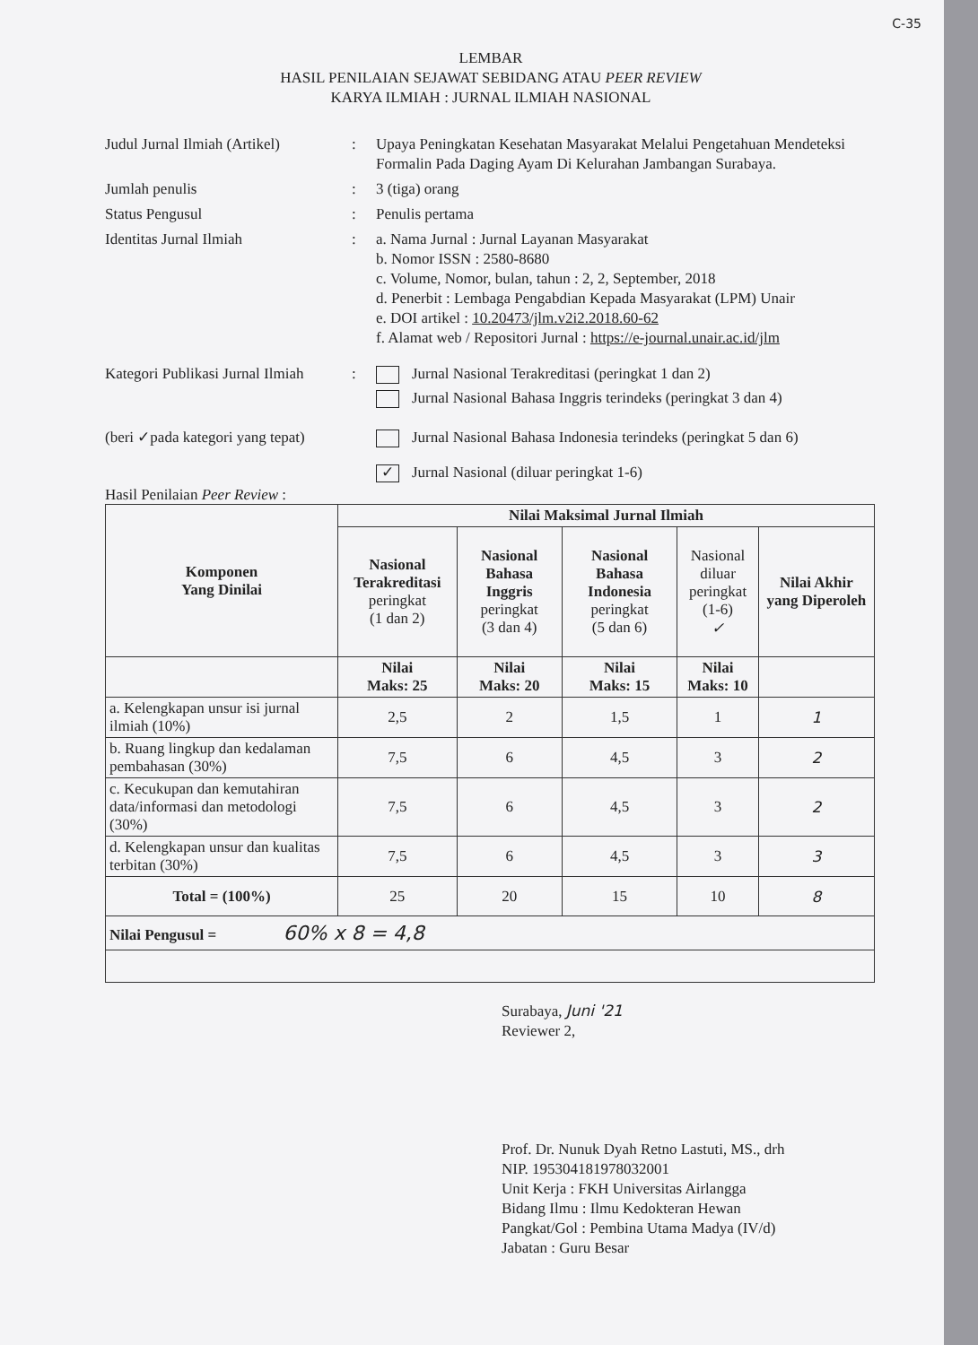C-35
LEMBAR
HASIL PENILAIAN SEJAWAT SEBIDANG ATAU PEER REVIEW
KARYA ILMIAH : JURNAL ILMIAH NASIONAL
Judul Jurnal Ilmiah (Artikel)
: Upaya Peningkatan Kesehatan Masyarakat Melalui Pengetahuan Mendeteksi Formalin Pada Daging Ayam Di Kelurahan Jambangan Surabaya.
Jumlah penulis : 3 (tiga) orang
Status Pengusul : Penulis pertama
Identitas Jurnal Ilmiah : a. Nama Jurnal : Jurnal Layanan Masyarakat
b. Nomor ISSN : 2580-8680
c. Volume, Nomor, bulan, tahun : 2, 2, September, 2018
d. Penerbit : Lembaga Pengabdian Kepada Masyarakat (LPM) Unair
e. DOI artikel : 10.20473/jlm.v2i2.2018.60-62
f. Alamat web / Repositori Jurnal : https://e-journal.unair.ac.id/jlm
Kategori Publikasi Jurnal Ilmiah
: Jurnal Nasional Terakreditasi (peringkat 1 dan 2)
Jurnal Nasional Bahasa Inggris terindeks (peringkat 3 dan 4)
(beri ✓pada kategori yang tepat)
Jurnal Nasional Bahasa Indonesia terindeks (peringkat 5 dan 6)
✓ Jurnal Nasional (diluar peringkat 1-6)
Hasil Penilaian Peer Review :
| Komponen Yang Dinilai | Nilai Maksimal Jurnal Ilmiah | | | | |
| --- | --- | --- | --- | --- | --- |
| | Nasional Terakreditasi peringkat (1 dan 2) | Nasional Bahasa Inggris peringkat (3 dan 4) | Nasional Bahasa Indonesia peringkat (5 dan 6) | Nasional diluar peringkat (1-6) ✓ | Nilai Akhir yang Diperoleh |
| | Nilai Maks: 25 | Nilai Maks: 20 | Nilai Maks: 15 | Nilai Maks: 10 | |
| a. Kelengkapan unsur isi jurnal ilmiah (10%) | 2,5 | 2 | 1,5 | 1 | 1 |
| b. Ruang lingkup dan kedalaman pembahasan (30%) | 7,5 | 6 | 4,5 | 3 | 2 |
| c. Kecukupan dan kemutahiran data/informasi dan metodologi (30%) | 7,5 | 6 | 4,5 | 3 | 2 |
| d. Kelengkapan unsur dan kualitas terbitan (30%) | 7,5 | 6 | 4,5 | 3 | 3 |
| Total = (100%) | 25 | 20 | 15 | 10 | 8 |
| Nilai Pengusul = 60% x 8 = 4,8 | | | | | |
Surabaya, Juni '21
Reviewer 2,
Prof. Dr. Nunuk Dyah Retno Lastuti, MS., drh
NIP. 195304181978032001
Unit Kerja : FKH Universitas Airlangga
Bidang Ilmu : Ilmu Kedokteran Hewan
Pangkat/Gol : Pembina Utama Madya (IV/d)
Jabatan : Guru Besar